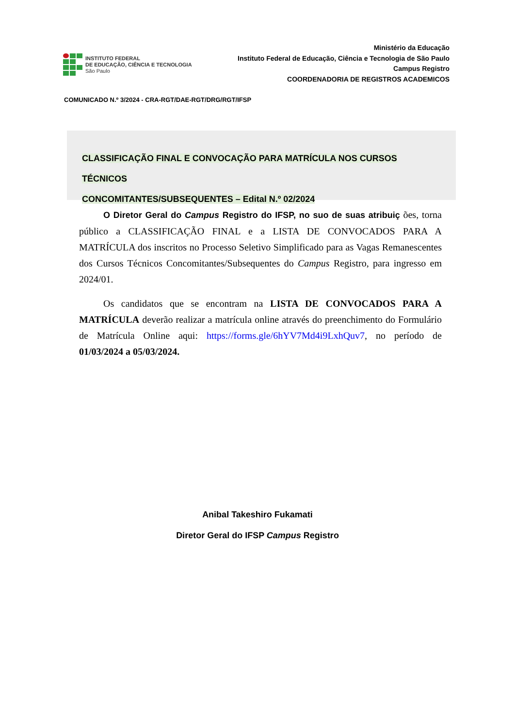INSTITUTO FEDERAL
DE EDUCAÇÃO, CIÊNCIA E TECNOLOGIA
São Paulo
Ministério da Educação
Instituto Federal de Educação, Ciência e Tecnologia de São Paulo
Campus Registro
COORDENADORIA DE REGISTROS ACADEMICOS
COMUNICADO N.º 3/2024 - CRA-RGT/DAE-RGT/DRG/RGT/IFSP
CLASSIFICAÇÃO FINAL E CONVOCAÇÃO PARA MATRÍCULA NOS CURSOS TÉCNICOS
CONCOMITANTES/SUBSEQUENTES – Edital N.º 02/2024
O Diretor Geral do Campus Registro do IFSP, no suo de suas atribuiç ões, torna público a CLASSIFICAÇÃO FINAL e a LISTA DE CONVOCADOS PARA A MATRÍCULA dos inscritos no Processo Seletivo Simplificado para as Vagas Remanescentes dos Cursos Técnicos Concomitantes/Subsequentes do Campus Registro, para ingresso em 2024/01.
Os candidatos que se encontram na LISTA DE CONVOCADOS PARA A MATRÍCULA deverão realizar a matrícula online através do preenchimento do Formulário de Matrícula Online aqui: https://forms.gle/6hYV7Md4i9LxhQuv7, no período de 01/03/2024 a 05/03/2024.
Anibal Takeshiro Fukamati
Diretor Geral do IFSP Campus Registro